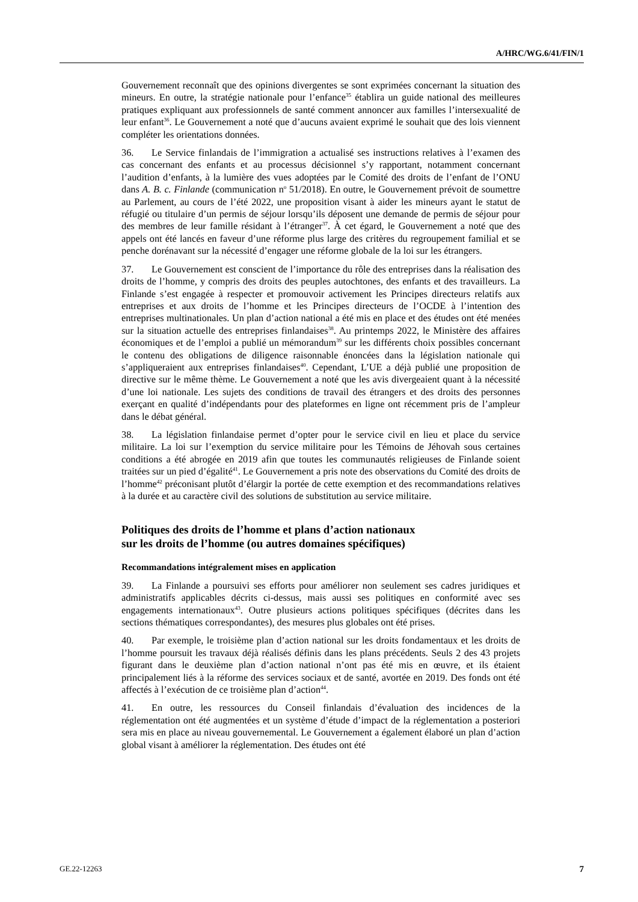A/HRC/WG.6/41/FIN/1
Gouvernement reconnaît que des opinions divergentes se sont exprimées concernant la situation des mineurs. En outre, la stratégie nationale pour l’enfance<sup>35</sup> établira un guide national des meilleures pratiques expliquant aux professionnels de santé comment annoncer aux familles l’intersexualité de leur enfant<sup>36</sup>. Le Gouvernement a noté que d’aucuns avaient exprimé le souhait que des lois viennent compléter les orientations données.
36. Le Service finlandais de l’immigration a actualisé ses instructions relatives à l’examen des cas concernant des enfants et au processus décisionnel s’y rapportant, notamment concernant l’audition d’enfants, à la lumière des vues adoptées par le Comité des droits de l’enfant de l’ONU dans A. B. c. Finlande (communication n<sup>o</sup> 51/2018). En outre, le Gouvernement prévoit de soumettre au Parlement, au cours de l’été 2022, une proposition visant à aider les mineurs ayant le statut de réfugié ou titulaire d’un permis de séjour lorsqu’ils déposent une demande de permis de séjour pour des membres de leur famille résidant à l’étranger<sup>37</sup>. À cet égard, le Gouvernement a noté que des appels ont été lancés en faveur d’une réforme plus large des critères du regroupement familial et se penche dorénavant sur la nécessité d’engager une réforme globale de la loi sur les étrangers.
37. Le Gouvernement est conscient de l’importance du rôle des entreprises dans la réalisation des droits de l’homme, y compris des droits des peuples autochtones, des enfants et des travailleurs. La Finlande s’est engagée à respecter et promouvoir activement les Principes directeurs relatifs aux entreprises et aux droits de l’homme et les Principes directeurs de l’OCDE à l’intention des entreprises multinationales. Un plan d’action national a été mis en place et des études ont été menées sur la situation actuelle des entreprises finlandaises<sup>38</sup>. Au printemps 2022, le Ministère des affaires économiques et de l’emploi a publié un mémorandum<sup>39</sup> sur les différents choix possibles concernant le contenu des obligations de diligence raisonnable énoncées dans la législation nationale qui s’appliqueraient aux entreprises finlandaises<sup>40</sup>. Cependant, L’UE a déjà publié une proposition de directive sur le même thème. Le Gouvernement a noté que les avis divergeaient quant à la nécessité d’une loi nationale. Les sujets des conditions de travail des étrangers et des droits des personnes exerçant en qualité d’indépendants pour des plateformes en ligne ont récemment pris de l’ampleur dans le débat général.
38. La législation finlandaise permet d’opter pour le service civil en lieu et place du service militaire. La loi sur l’exemption du service militaire pour les Témoins de Jéhovah sous certaines conditions a été abrogée en 2019 afin que toutes les communautés religieuses de Finlande soient traitées sur un pied d’égalité<sup>41</sup>. Le Gouvernement a pris note des observations du Comité des droits de l’homme<sup>42</sup> préconisant plutôt d’élargir la portée de cette exemption et des recommandations relatives à la durée et au caractère civil des solutions de substitution au service militaire.
Politiques des droits de l’homme et plans d’action nationaux
sur les droits de l’homme (ou autres domaines spécifiques)
Recommandations intégralement mises en application
39. La Finlande a poursuivi ses efforts pour améliorer non seulement ses cadres juridiques et administratifs applicables décrits ci-dessus, mais aussi ses politiques en conformité avec ses engagements internationaux<sup>43</sup>. Outre plusieurs actions politiques spécifiques (décrites dans les sections thématiques correspondantes), des mesures plus globales ont été prises.
40. Par exemple, le troisième plan d’action national sur les droits fondamentaux et les droits de l’homme poursuit les travaux déjà réalisés définis dans les plans précédents. Seuls 2 des 43 projets figurant dans le deuxième plan d’action national n’ont pas été mis en œuvre, et ils étaient principalement liés à la réforme des services sociaux et de santé, avortée en 2019. Des fonds ont été affectés à l’exécution de ce troisième plan d’action<sup>44</sup>.
41. En outre, les ressources du Conseil finlandais d’évaluation des incidences de la réglementation ont été augmentées et un système d’étude d’impact de la réglementation a posteriori sera mis en place au niveau gouvernemental. Le Gouvernement a également élaboré un plan d’action global visant à améliorer la réglementation. Des études ont été
GE.22-12263 7